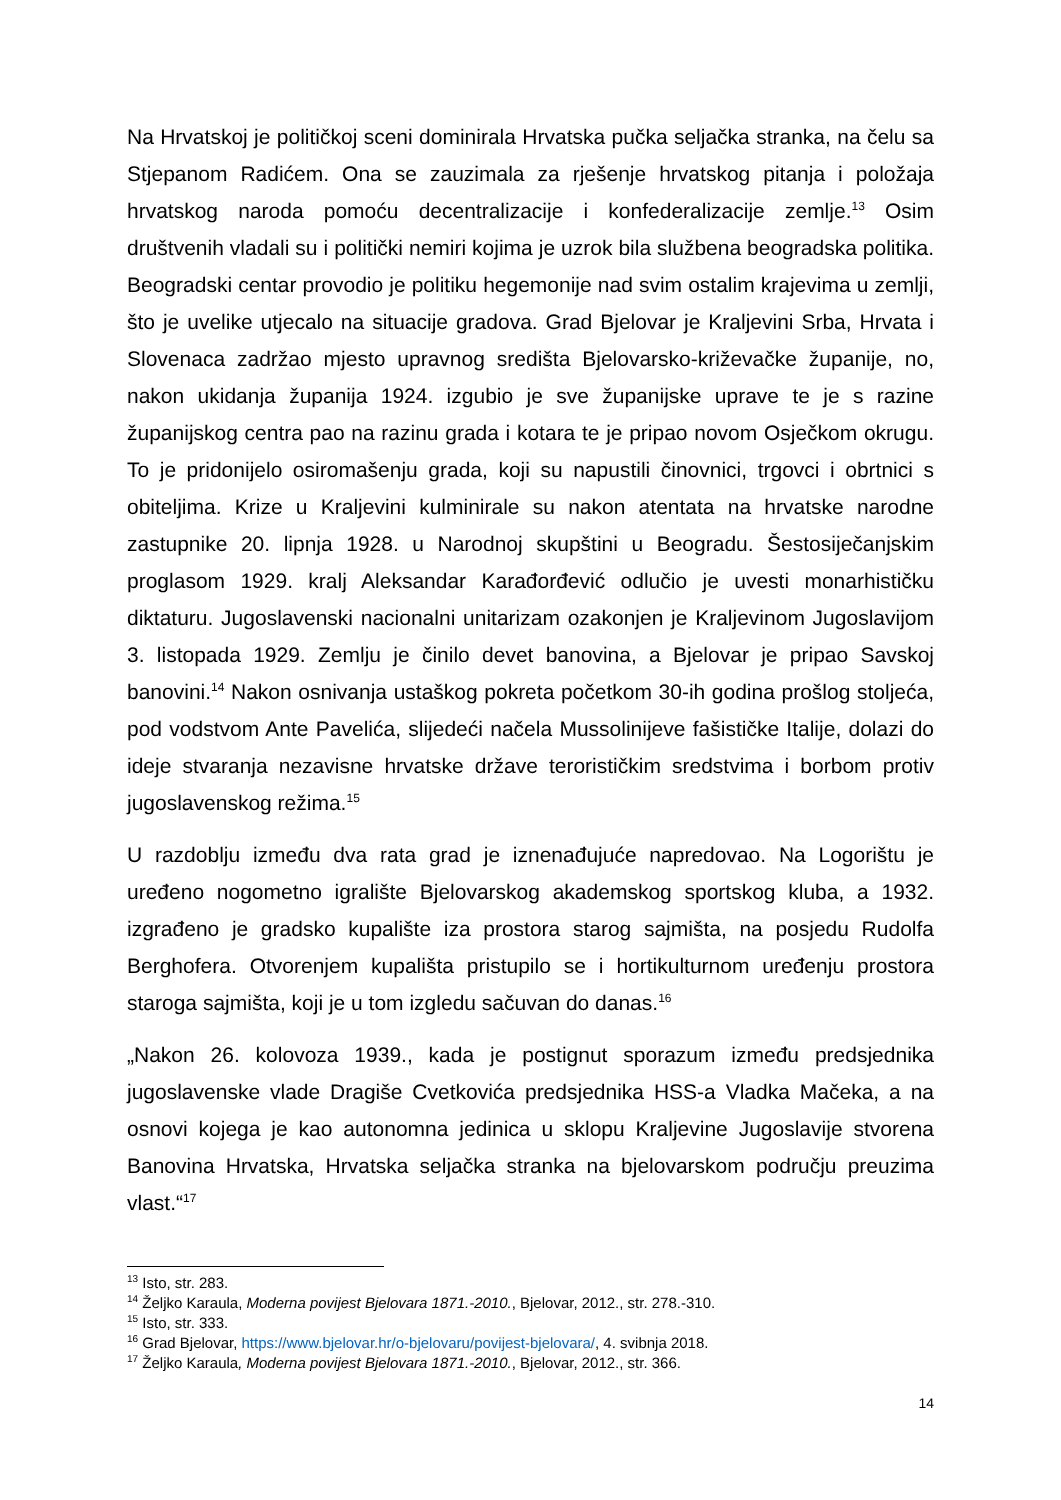Na Hrvatskoj je političkoj sceni dominirala Hrvatska pučka seljačka stranka, na čelu sa Stjepanom Radićem. Ona se zauzimala za rješenje hrvatskog pitanja i položaja hrvatskog naroda pomoću decentralizacije i konfederalizacije zemlje.<sup>13</sup> Osim društvenih vladali su i politički nemiri kojima je uzrok bila službena beogradska politika. Beogradski centar provodio je politiku hegemonije nad svim ostalim krajevima u zemlji, što je uvelike utjecalo na situacije gradova. Grad Bjelovar je Kraljevini Srba, Hrvata i Slovenaca zadržao mjesto upravnog središta Bjelovarsko-križevačke županije, no, nakon ukidanja županija 1924. izgubio je sve županijske uprave te je s razine županijskog centra pao na razinu grada i kotara te je pripao novom Osječkom okrugu. To je pridonijelo osiromašenju grada, koji su napustili činovnici, trgovci i obrtnici s obiteljima. Krize u Kraljevini kulminirale su nakon atentata na hrvatske narodne zastupnike 20. lipnja 1928. u Narodnoj skupštini u Beogradu. Šestosiječanjskim proglasom 1929. kralj Aleksandar Karađorđević odlučio je uvesti monarhističku diktaturu. Jugoslavenski nacionalni unitarizam ozakonjen je Kraljevinom Jugoslavijom 3. listopada 1929. Zemlju je činilo devet banovina, a Bjelovar je pripao Savskoj banovini.<sup>14</sup> Nakon osnivanja ustaškog pokreta početkom 30-ih godina prošlog stoljeća, pod vodstvom Ante Pavelića, slijedeći načela Mussolinijeve fašističke Italije, dolazi do ideje stvaranja nezavisne hrvatske države terorističkim sredstvima i borbom protiv jugoslavenskog režima.<sup>15</sup>
U razdoblju između dva rata grad je iznenađujuće napredovao. Na Logorištu je uređeno nogometno igralište Bjelovarskog akademskog sportskog kluba, a 1932. izgrađeno je gradsko kupalište iza prostora starog sajmišta, na posjedu Rudolfa Berghofera. Otvorenjem kupališta pristupilo se i hortikulturnom uređenju prostora staroga sajmišta, koji je u tom izgledu sačuvan do danas.<sup>16</sup>
„Nakon 26. kolovoza 1939., kada je postignut sporazum između predsjednika jugoslavenske vlade Dragiše Cvetkovića predsjednika HSS-a Vladka Mačeka, a na osnovi kojega je kao autonomna jedinica u sklopu Kraljevine Jugoslavije stvorena Banovina Hrvatska, Hrvatska seljačka stranka na bjelovarskom području preuzima vlast.“<sup>17</sup>
<sup>13</sup> Isto, str. 283.
<sup>14</sup> Željko Karaula, Moderna povijest Bjelovara 1871.-2010., Bjelovar, 2012., str. 278.-310.
<sup>15</sup> Isto, str. 333.
<sup>16</sup> Grad Bjelovar, https://www.bjelovar.hr/o-bjelovaru/povijest-bjelovara/, 4. svibnja 2018.
<sup>17</sup> Željko Karaula, Moderna povijest Bjelovara 1871.-2010., Bjelovar, 2012., str. 366.
14